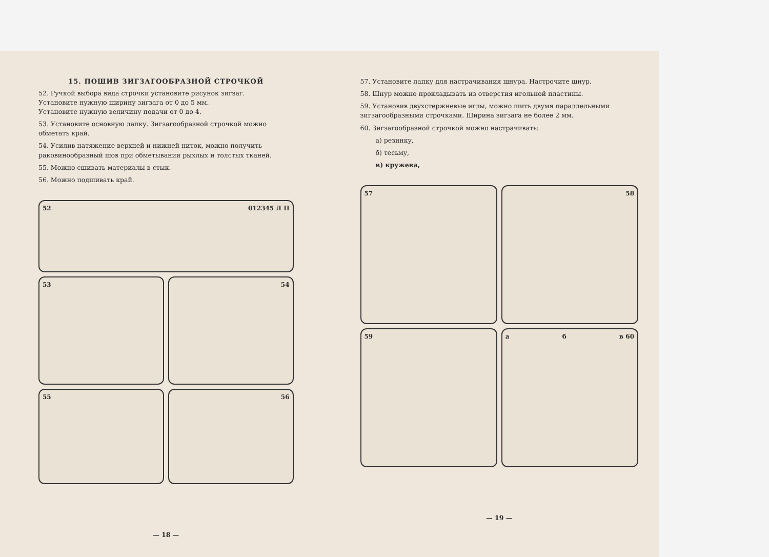15. ПОШИВ ЗИГЗАГООБРАЗНОЙ СТРОЧКОЙ
52. Ручкой выбора вида строчки установите рисунок зигзаг.
Установите нужную ширину зигзага от 0 до 5 мм.
Установите нужную величину подачи от 0 до 4.
53. Установите основную лапку. Зигзагообразной строчкой можно обметать край.
54. Усилив натяжение верхней и нижней ниток, можно получить раковинообразный шов при обметывании рыхлых и толстых тканей.
55. Можно сшивать материалы в стык.
56. Можно подшивать край.
52 012345 Л П
53
54
55
56
— 18 —
57. Установите лапку для настрачивания шнура. Настрочите шнур.
58. Шнур можно прокладывать из отверстия игольной пластины.
59. Установив двухстержневые иглы, можно шить двумя параллельными зигзагообразными строчками. Ширина зигзага не более 2 мм.
60. Зигзагообразной строчкой можно настрачивать:
а) резинку,
б) тесьму,
в) кружева,
57
58
59
а б в 60
— 19 —